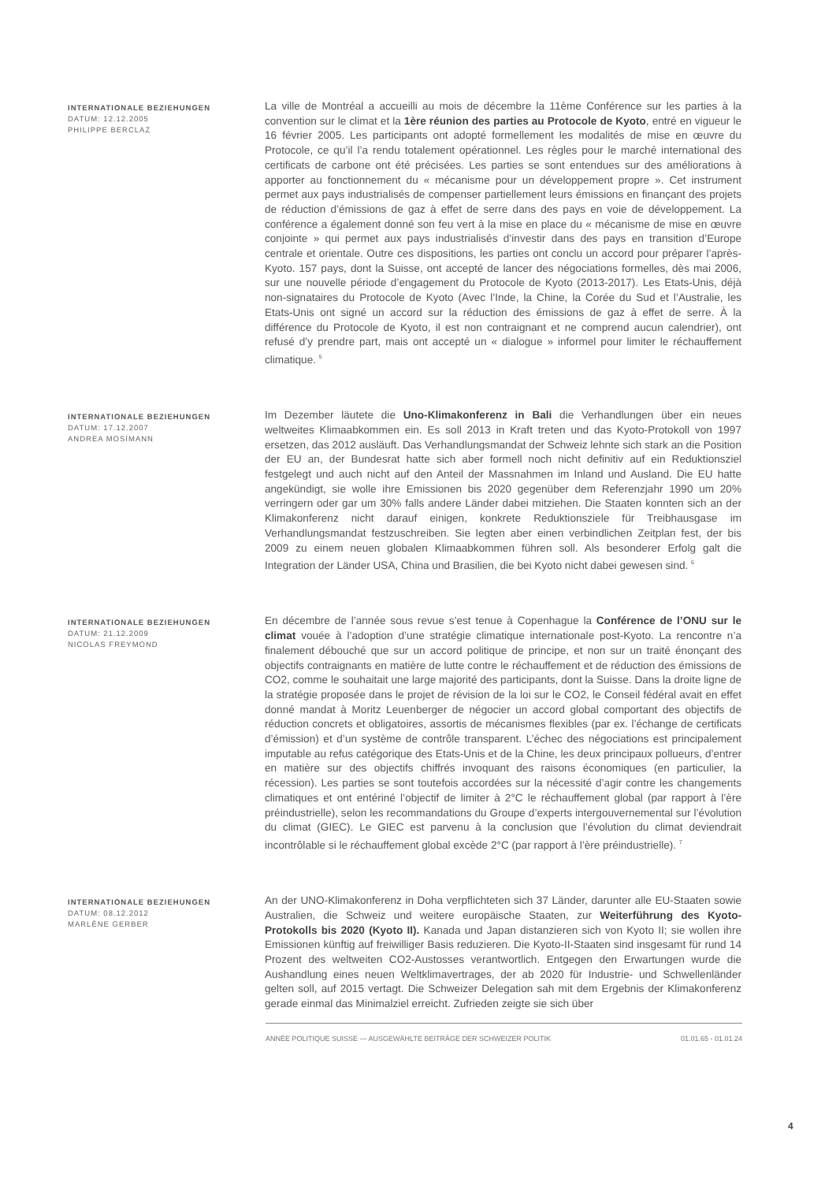INTERNATIONALE BEZIEHUNGEN
DATUM: 12.12.2005
PHILIPPE BERCLAZ
La ville de Montréal a accueilli au mois de décembre la 11ème Conférence sur les parties à la convention sur le climat et la 1ère réunion des parties au Protocole de Kyoto, entré en vigueur le 16 février 2005. Les participants ont adopté formellement les modalités de mise en œuvre du Protocole, ce qu’il l’a rendu totalement opérationnel. Les règles pour le marché international des certificats de carbone ont été précisées. Les parties se sont entendues sur des améliorations à apporter au fonctionnement du « mécanisme pour un développement propre ». Cet instrument permet aux pays industrialisés de compenser partiellement leurs émissions en finançant des projets de réduction d’émissions de gaz à effet de serre dans des pays en voie de développement. La conférence a également donné son feu vert à la mise en place du « mécanisme de mise en œuvre conjointe » qui permet aux pays industrialisés d’investir dans des pays en transition d’Europe centrale et orientale. Outre ces dispositions, les parties ont conclu un accord pour préparer l’après-Kyoto. 157 pays, dont la Suisse, ont accepté de lancer des négociations formelles, dès mai 2006, sur une nouvelle période d’engagement du Protocole de Kyoto (2013-2017). Les Etats-Unis, déjà non-signataires du Protocole de Kyoto (Avec l’Inde, la Chine, la Corée du Sud et l’Australie, les Etats-Unis ont signé un accord sur la réduction des émissions de gaz à effet de serre. À la différence du Protocole de Kyoto, il est non contraignant et ne comprend aucun calendrier), ont refusé d’y prendre part, mais ont accepté un « dialogue » informel pour limiter le réchauffement climatique. <sup>5</sup>
INTERNATIONALE BEZIEHUNGEN
DATUM: 17.12.2007
ANDREA MOSIMANN
Im Dezember läutete die Uno-Klimakonferenz in Bali die Verhandlungen über ein neues weltweites Klimaabkommen ein. Es soll 2013 in Kraft treten und das Kyoto-Protokoll von 1997 ersetzen, das 2012 ausläuft. Das Verhandlungsmandat der Schweiz lehnte sich stark an die Position der EU an, der Bundesrat hatte sich aber formell noch nicht definitiv auf ein Reduktionsziel festgelegt und auch nicht auf den Anteil der Massnahmen im Inland und Ausland. Die EU hatte angekündigt, sie wolle ihre Emissionen bis 2020 gegenüber dem Referenzjahr 1990 um 20% verringern oder gar um 30% falls andere Länder dabei mitziehen. Die Staaten konnten sich an der Klimakonferenz nicht darauf einigen, konkrete Reduktionsziele für Treibhausgase im Verhandlungsmandat festzuschreiben. Sie legten aber einen verbindlichen Zeitplan fest, der bis 2009 zu einem neuen globalen Klimaabkommen führen soll. Als besonderer Erfolg galt die Integration der Länder USA, China und Brasilien, die bei Kyoto nicht dabei gewesen sind. <sup>6</sup>
INTERNATIONALE BEZIEHUNGEN
DATUM: 21.12.2009
NICOLAS FREYMOND
En décembre de l’année sous revue s’est tenue à Copenhague la Conférence de l’ONU sur le climat vouée à l’adoption d’une stratégie climatique internationale post-Kyoto. La rencontre n’a finalement débouché que sur un accord politique de principe, et non sur un traité énonçant des objectifs contraignants en matière de lutte contre le réchauffement et de réduction des émissions de CO2, comme le souhaitait une large majorité des participants, dont la Suisse. Dans la droite ligne de la stratégie proposée dans le projet de révision de la loi sur le CO2, le Conseil fédéral avait en effet donné mandat à Moritz Leuenberger de négocier un accord global comportant des objectifs de réduction concrets et obligatoires, assortis de mécanismes flexibles (par ex. l’échange de certificats d’émission) et d’un système de contrôle transparent. L’échec des négociations est principalement imputable au refus catégorique des Etats-Unis et de la Chine, les deux principaux pollueurs, d’entrer en matière sur des objectifs chiffrés invoquant des raisons économiques (en particulier, la récession). Les parties se sont toutefois accordées sur la nécessité d’agir contre les changements climatiques et ont entériné l’objectif de limiter à 2°C le réchauffement global (par rapport à l’ère préindustrielle), selon les recommandations du Groupe d’experts intergouvernemental sur l’évolution du climat (GIEC). Le GIEC est parvenu à la conclusion que l’évolution du climat deviendrait incontrôlable si le réchauffement global excède 2°C (par rapport à l’ère préindustrielle). <sup>7</sup>
INTERNATIONALE BEZIEHUNGEN
DATUM: 08.12.2012
MARLÈNE GERBER
An der UNO-Klimakonferenz in Doha verpflichteten sich 37 Länder, darunter alle EU-Staaten sowie Australien, die Schweiz und weitere europäische Staaten, zur Weiterführung des Kyoto-Protokolls bis 2020 (Kyoto II). Kanada und Japan distanzieren sich von Kyoto II; sie wollen ihre Emissionen künftig auf freiwilliger Basis reduzieren. Die Kyoto-II-Staaten sind insgesamt für rund 14 Prozent des weltweiten CO2-Austosses verantwortlich. Entgegen den Erwartungen wurde die Aushandlung eines neuen Weltklimavertrages, der ab 2020 für Industrie- und Schwellenländer gelten soll, auf 2015 vertagt. Die Schweizer Delegation sah mit dem Ergebnis der Klimakonferenz gerade einmal das Minimalziel erreicht. Zufrieden zeigte sie sich über
ANNÉE POLITIQUE SUISSE — AUSGEWÄHLTE BEITRÄGE DER SCHWEIZER POLITIK 01.01.65 - 01.01.24
4